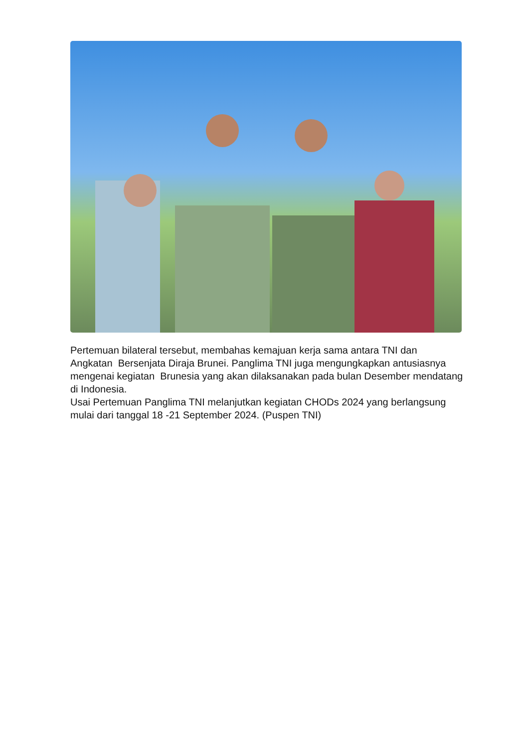Pertemuan bilateral tersebut, membahas kemajuan kerja sama antara TNI dan Angkatan Bersenjata Diraja Brunei. Panglima TNI juga mengungkapkan antusiasnya mengenai kegiatan Brunesia yang akan dilaksanakan pada bulan Desember mendatang di Indonesia.
Usai Pertemuan Panglima TNI melanjutkan kegiatan CHODs 2024 yang berlangsung mulai dari tanggal 18 -21 September 2024. (Puspen TNI)